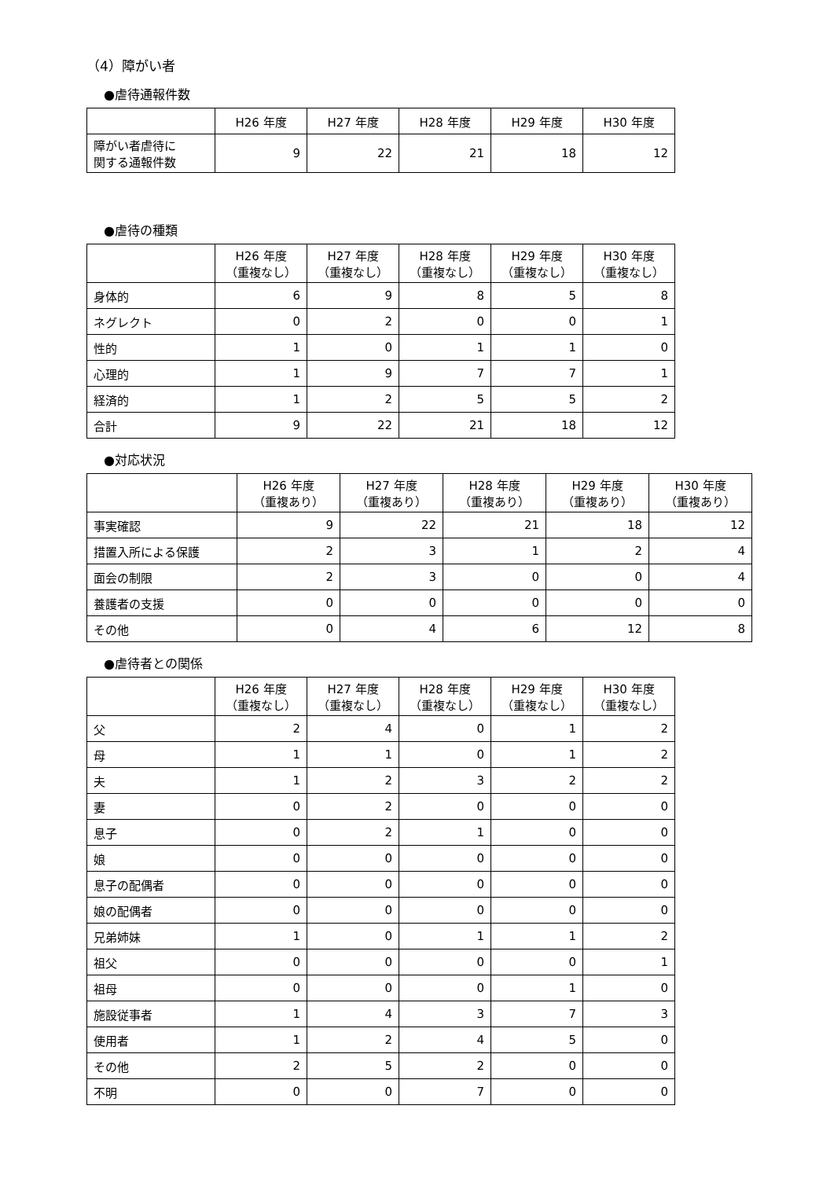（4）障がい者
●虐待通報件数
| | H26 年度 | H27 年度 | H28 年度 | H29 年度 | H30 年度 |
| --- | --- | --- | --- | --- | --- |
| 障がい者虐待に 関する通報件数 | 9 | 22 | 21 | 18 | 12 |
●虐待の種類
| | H26 年度 （重複なし） | H27 年度 （重複なし） | H28 年度 （重複なし） | H29 年度 （重複なし） | H30 年度 （重複なし） |
| --- | --- | --- | --- | --- | --- |
| 身体的 | 6 | 9 | 8 | 5 | 8 |
| ネグレクト | 0 | 2 | 0 | 0 | 1 |
| 性的 | 1 | 0 | 1 | 1 | 0 |
| 心理的 | 1 | 9 | 7 | 7 | 1 |
| 経済的 | 1 | 2 | 5 | 5 | 2 |
| 合計 | 9 | 22 | 21 | 18 | 12 |
●対応状況
| | H26 年度 （重複あり） | H27 年度 （重複あり） | H28 年度 （重複あり） | H29 年度 （重複あり） | H30 年度 （重複あり） |
| --- | --- | --- | --- | --- | --- |
| 事実確認 | 9 | 22 | 21 | 18 | 12 |
| 措置入所による保護 | 2 | 3 | 1 | 2 | 4 |
| 面会の制限 | 2 | 3 | 0 | 0 | 4 |
| 養護者の支援 | 0 | 0 | 0 | 0 | 0 |
| その他 | 0 | 4 | 6 | 12 | 8 |
●虐待者との関係
| | H26 年度 （重複なし） | H27 年度 （重複なし） | H28 年度 （重複なし） | H29 年度 （重複なし） | H30 年度 （重複なし） |
| --- | --- | --- | --- | --- | --- |
| 父 | 2 | 4 | 0 | 1 | 2 |
| 母 | 1 | 1 | 0 | 1 | 2 |
| 夫 | 1 | 2 | 3 | 2 | 2 |
| 妻 | 0 | 2 | 0 | 0 | 0 |
| 息子 | 0 | 2 | 1 | 0 | 0 |
| 娘 | 0 | 0 | 0 | 0 | 0 |
| 息子の配偶者 | 0 | 0 | 0 | 0 | 0 |
| 娘の配偶者 | 0 | 0 | 0 | 0 | 0 |
| 兄弟姉妹 | 1 | 0 | 1 | 1 | 2 |
| 祖父 | 0 | 0 | 0 | 0 | 1 |
| 祖母 | 0 | 0 | 0 | 1 | 0 |
| 施設従事者 | 1 | 4 | 3 | 7 | 3 |
| 使用者 | 1 | 2 | 4 | 5 | 0 |
| その他 | 2 | 5 | 2 | 0 | 0 |
| 不明 | 0 | 0 | 7 | 0 | 0 |